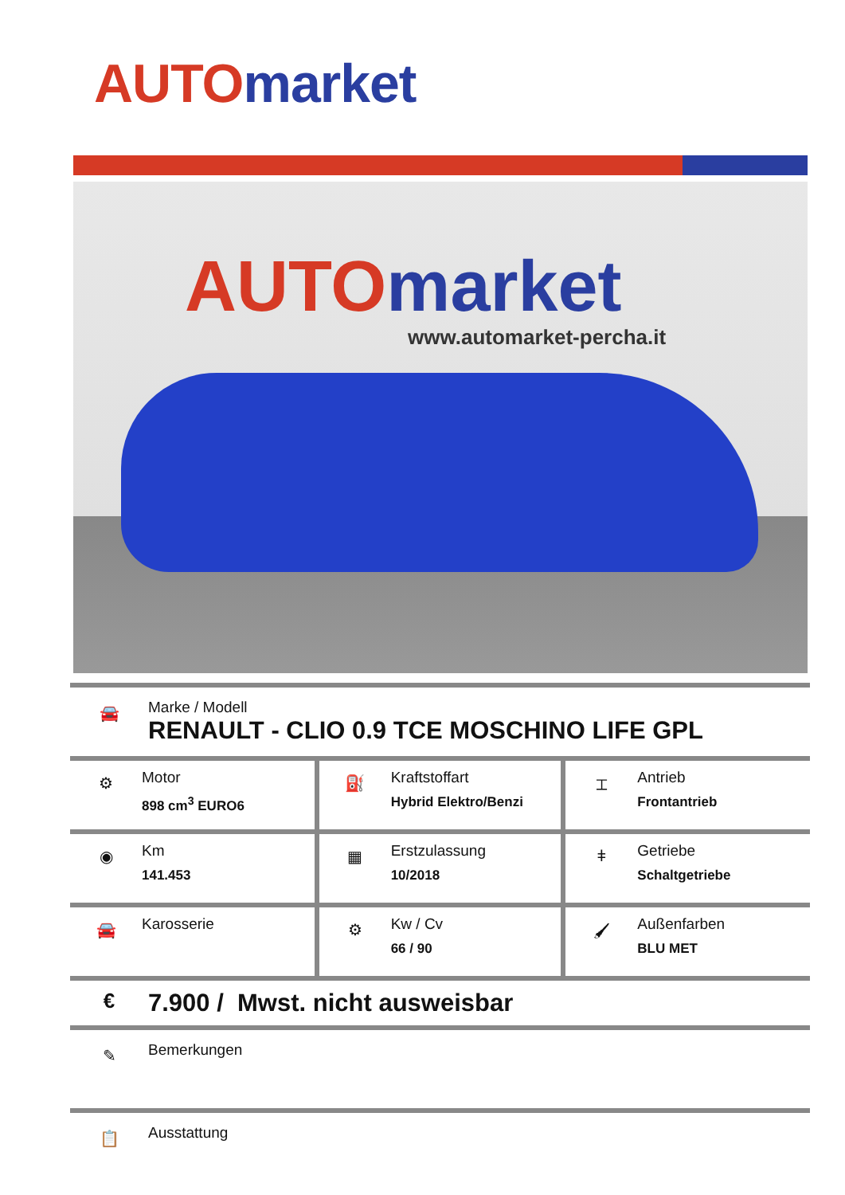AUTO market
AUTO market
www.automarket-percha.it
🚘
Marke / Modell
RENAULT - CLIO 0.9 TCE MOSCHINO LIFE GPL
| ⚙ Motor 898 cm<sup>3</sup> EURO6 | ⛽ Kraftstoffart Hybrid Elektro/Benzi | ⌶ Antrieb Frontantrieb |
| ◉ Km 141.453 | ▦ Erstzulassung 10/2018 | ǂ Getriebe Schaltgetriebe |
| 🚘 Karosserie | ⚙ Kw / Cv 66 / 90 | 🖌 Außenfarben BLU MET |
€
7.900 / Mwst. nicht ausweisbar
✎
Bemerkungen
📋
Ausstattung